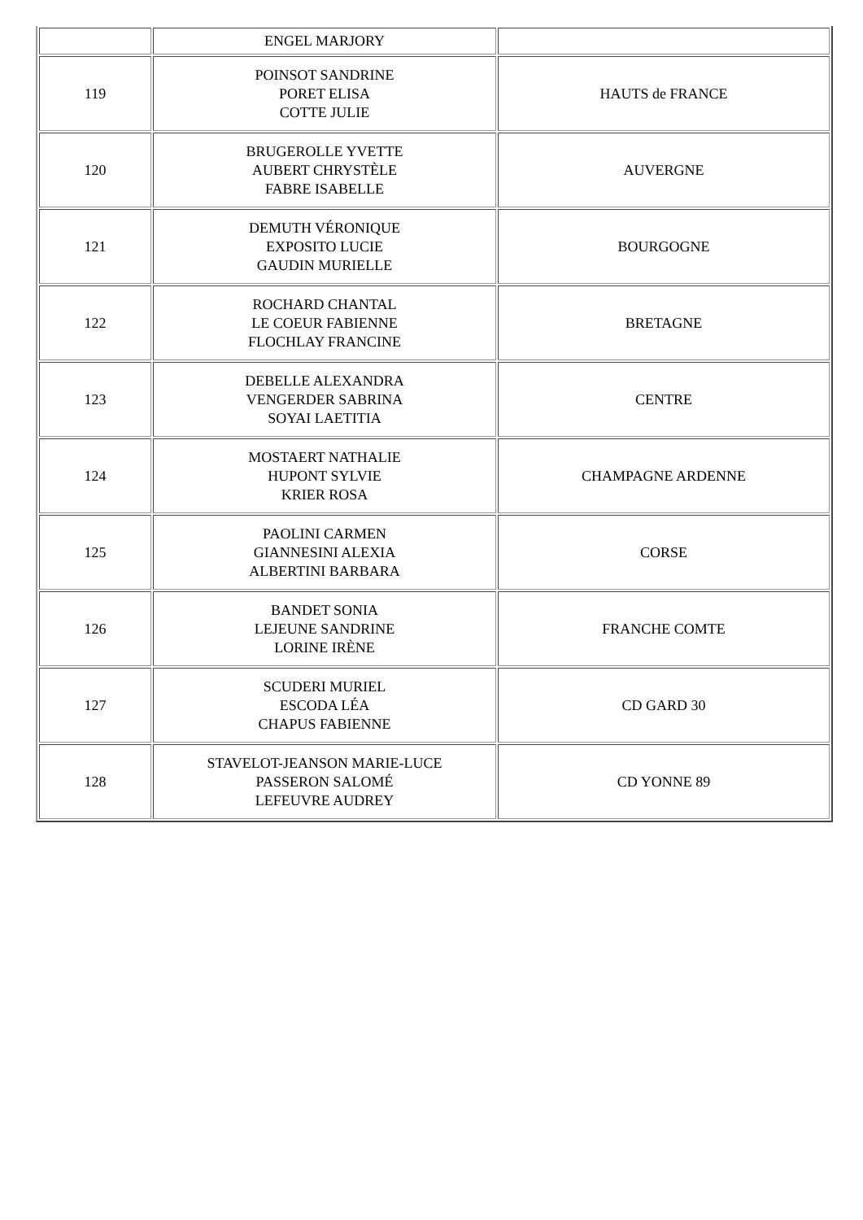| | ENGEL MARJORY | |
| 119 | POINSOT SANDRINE PORET ELISA COTTE JULIE | HAUTS de FRANCE |
| 120 | BRUGEROLLE YVETTE AUBERT CHRYSTÈLE FABRE ISABELLE | AUVERGNE |
| 121 | DEMUTH VÉRONIQUE EXPOSITO LUCIE GAUDIN MURIELLE | BOURGOGNE |
| 122 | ROCHARD CHANTAL LE COEUR FABIENNE FLOCHLAY FRANCINE | BRETAGNE |
| 123 | DEBELLE ALEXANDRA VENGERDER SABRINA SOYAI LAETITIA | CENTRE |
| 124 | MOSTAERT NATHALIE HUPONT SYLVIE KRIER ROSA | CHAMPAGNE ARDENNE |
| 125 | PAOLINI CARMEN GIANNESINI ALEXIA ALBERTINI BARBARA | CORSE |
| 126 | BANDET SONIA LEJEUNE SANDRINE LORINE IRÈNE | FRANCHE COMTE |
| 127 | SCUDERI MURIEL ESCODA LÉA CHAPUS FABIENNE | CD GARD 30 |
| 128 | STAVELOT-JEANSON MARIE-LUCE PASSERON SALOMÉ LEFEUVRE AUDREY | CD YONNE 89 |